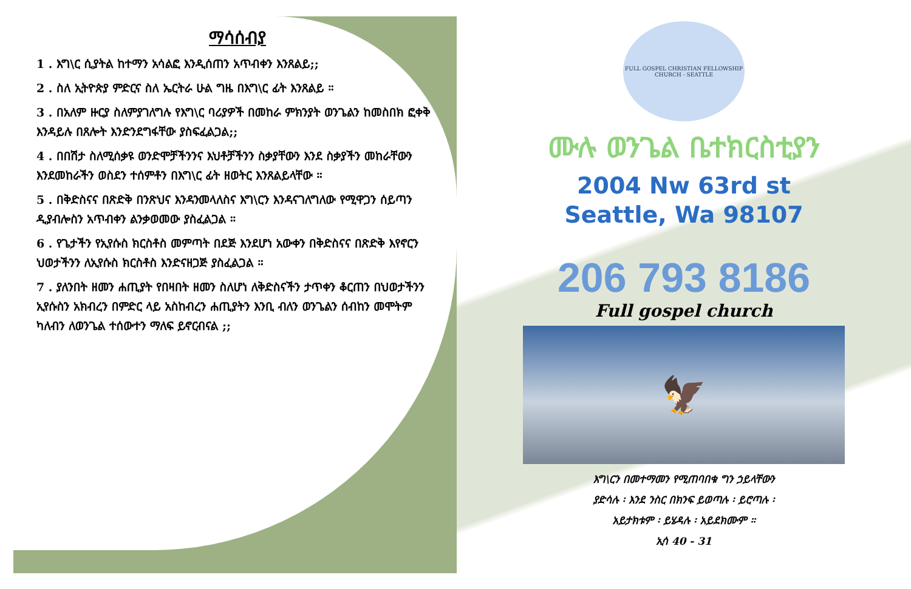ማሳሰብያ
1 . እግ\ር ሲያትል ከተማን አሳልፎ እንዲሰጠን አጥብቀን እንጸልይ;;
2 . ስለ ኢትዮጵያ ምድርና ስለ ኤርትራ ሁል ግዜ በእግ\ር ፊት እንጸልይ ።
3 . በአለም ዙርያ ስለምያገለግሉ የእግ\ር ባሪያዎች በመከራ ምክንያት ወንጌልን ከመስበክ ፎቀቅ እንዳይሉ በጸሎት እንድንደግፋቸው ያስፍፈልጋል;;
4 . በበሽታ ስለሚሰቃዩ ወንድሞቻችንንና እህቶቻችንን ስቃያቸውን እንደ ስቃያችን መከራቸውን እንደመከራችን ወስደን ተሰምቶን በእግ\ር ፊት ዘወትር እንጸልይላቸው ።
5 . በቅድስናና በጽድቅ በንጽህና እንዳንመላለስና እግ\ርን እንዳናገለግለው የሚዋጋን ሰይጣን ዲያብሎስን አጥብቀን ልንቃወመው ያስፈልጋል ።
6 . የጌታችን የኢየሱስ ክርስቶስ መምጣት በደጅ እንደሆነ አውቀን በቅድስናና በጽድቅ እየኖርን ህወታችንን ለኢየሱስ ክርስቶስ እንድናዘጋጅ ያስፈልጋል ።
7 . ያለንበት ዘመን ሐጢያት የበዛበት ዘመን ስለሆነ ለቅድስናችን ታጥቀን ቆርጠን በህወታችንን ኢየሱስን አክብረን በምድር ላይ አስከብረን ሐጢያትን እንቢ ብለን ወንጌልን ሰብከን መሞትም ካለብን ለወንጌል ተሰውተን ማለፍ ይኖርብናል ;;
FULL GOSPEL CHRISTIAN FELLOWSHIP CHURCH - SEATTLE
ሙሉ ወንጌል ቤተክርስቲያን
2004 Nw 63rd st
Seattle, Wa 98107
206 793 8186
Full gospel church
🦅
እግ\ርን በመተማመን የሚጠባበቁ ግን ኃይላቸውን
ያድሳሉ ፡ እንደ ንስር በክንፍ ይወጣሉ ፡ ይሮጣሉ ፡
አይታክቱም ፡ ይሄዳሉ ፡ አይደክሙም ።
ኢሳ 40 - 31